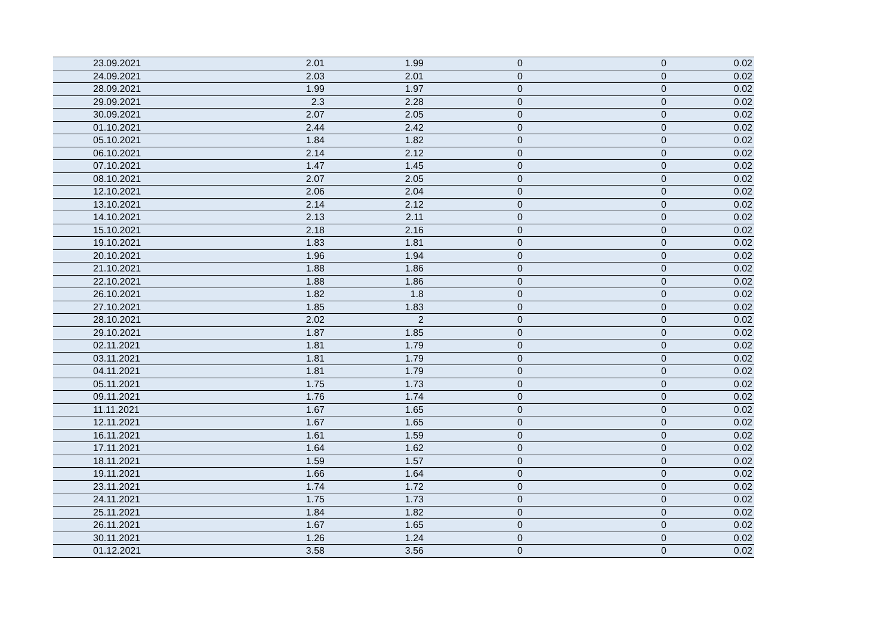| 23.09.2021 | 2.01 | 1.99 | 0 | 0 | 0.02 |
| 24.09.2021 | 2.03 | 2.01 | 0 | 0 | 0.02 |
| 28.09.2021 | 1.99 | 1.97 | 0 | 0 | 0.02 |
| 29.09.2021 | 2.3 | 2.28 | 0 | 0 | 0.02 |
| 30.09.2021 | 2.07 | 2.05 | 0 | 0 | 0.02 |
| 01.10.2021 | 2.44 | 2.42 | 0 | 0 | 0.02 |
| 05.10.2021 | 1.84 | 1.82 | 0 | 0 | 0.02 |
| 06.10.2021 | 2.14 | 2.12 | 0 | 0 | 0.02 |
| 07.10.2021 | 1.47 | 1.45 | 0 | 0 | 0.02 |
| 08.10.2021 | 2.07 | 2.05 | 0 | 0 | 0.02 |
| 12.10.2021 | 2.06 | 2.04 | 0 | 0 | 0.02 |
| 13.10.2021 | 2.14 | 2.12 | 0 | 0 | 0.02 |
| 14.10.2021 | 2.13 | 2.11 | 0 | 0 | 0.02 |
| 15.10.2021 | 2.18 | 2.16 | 0 | 0 | 0.02 |
| 19.10.2021 | 1.83 | 1.81 | 0 | 0 | 0.02 |
| 20.10.2021 | 1.96 | 1.94 | 0 | 0 | 0.02 |
| 21.10.2021 | 1.88 | 1.86 | 0 | 0 | 0.02 |
| 22.10.2021 | 1.88 | 1.86 | 0 | 0 | 0.02 |
| 26.10.2021 | 1.82 | 1.8 | 0 | 0 | 0.02 |
| 27.10.2021 | 1.85 | 1.83 | 0 | 0 | 0.02 |
| 28.10.2021 | 2.02 | 2 | 0 | 0 | 0.02 |
| 29.10.2021 | 1.87 | 1.85 | 0 | 0 | 0.02 |
| 02.11.2021 | 1.81 | 1.79 | 0 | 0 | 0.02 |
| 03.11.2021 | 1.81 | 1.79 | 0 | 0 | 0.02 |
| 04.11.2021 | 1.81 | 1.79 | 0 | 0 | 0.02 |
| 05.11.2021 | 1.75 | 1.73 | 0 | 0 | 0.02 |
| 09.11.2021 | 1.76 | 1.74 | 0 | 0 | 0.02 |
| 11.11.2021 | 1.67 | 1.65 | 0 | 0 | 0.02 |
| 12.11.2021 | 1.67 | 1.65 | 0 | 0 | 0.02 |
| 16.11.2021 | 1.61 | 1.59 | 0 | 0 | 0.02 |
| 17.11.2021 | 1.64 | 1.62 | 0 | 0 | 0.02 |
| 18.11.2021 | 1.59 | 1.57 | 0 | 0 | 0.02 |
| 19.11.2021 | 1.66 | 1.64 | 0 | 0 | 0.02 |
| 23.11.2021 | 1.74 | 1.72 | 0 | 0 | 0.02 |
| 24.11.2021 | 1.75 | 1.73 | 0 | 0 | 0.02 |
| 25.11.2021 | 1.84 | 1.82 | 0 | 0 | 0.02 |
| 26.11.2021 | 1.67 | 1.65 | 0 | 0 | 0.02 |
| 30.11.2021 | 1.26 | 1.24 | 0 | 0 | 0.02 |
| 01.12.2021 | 3.58 | 3.56 | 0 | 0 | 0.02 |